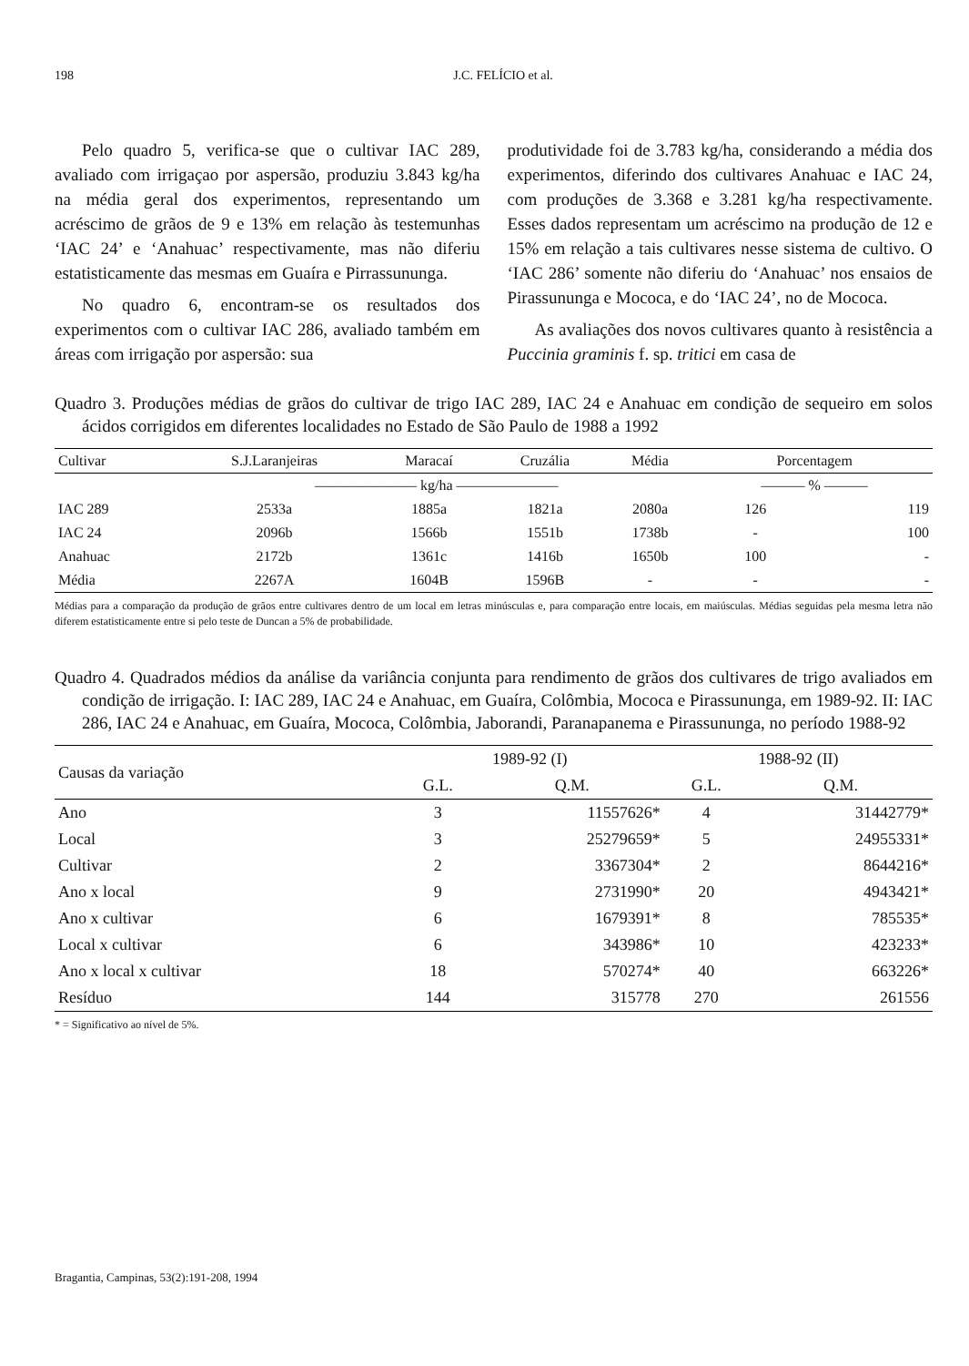198 J.C. FELÍCIO et al.
Pelo quadro 5, verifica-se que o cultivar IAC 289, avaliado com irrigaçao por aspersão, produziu 3.843 kg/ha na média geral dos experimentos, representando um acréscimo de grãos de 9 e 13% em relação às testemunhas ‘IAC 24’ e ‘Anahuac’ respectivamente, mas não diferiu estatisticamente das mesmas em Guaíra e Pirrassununga.
No quadro 6, encontram-se os resultados dos experimentos com o cultivar IAC 286, avaliado também em áreas com irrigação por aspersão: sua
produtividade foi de 3.783 kg/ha, considerando a média dos experimentos, diferindo dos cultivares Anahuac e IAC 24, com produções de 3.368 e 3.281 kg/ha respectivamente. Esses dados representam um acréscimo na produção de 12 e 15% em relação a tais cultivares nesse sistema de cultivo. O ‘IAC 286’ somente não diferiu do ‘Anahuac’ nos ensaios de Pirassununga e Mococa, e do ‘IAC 24’, no de Mococa.
As avaliações dos novos cultivares quanto à resistência a Puccinia graminis f. sp. tritici em casa de
Quadro 3. Produções médias de grãos do cultivar de trigo IAC 289, IAC 24 e Anahuac em condição de sequeiro em solos ácidos corrigidos em diferentes localidades no Estado de São Paulo de 1988 a 1992
| Cultivar | S.J.Laranjeiras | Maracaí | Cruzália | Média | Porcentagem | |
| --- | --- | --- | --- | --- | --- | --- |
| | ——————— kg/ha ——————— | | | | ——— % ——— | |
| IAC 289 | 2533a | 1885a | 1821a | 2080a | 126 | 119 |
| IAC 24 | 2096b | 1566b | 1551b | 1738b | - | 100 |
| Anahuac | 2172b | 1361c | 1416b | 1650b | 100 | - |
| Média | 2267A | 1604B | 1596B | - | - | - |
Médias para a comparação da produção de grãos entre cultivares dentro de um local em letras minúsculas e, para comparação entre locais, em maiúsculas. Médias seguidas pela mesma letra não diferem estatisticamente entre si pelo teste de Duncan a 5% de probabilidade.
Quadro 4. Quadrados médios da análise da variância conjunta para rendimento de grãos dos cultivares de trigo avaliados em condição de irrigação. I: IAC 289, IAC 24 e Anahuac, em Guaíra, Colômbia, Mococa e Pirassununga, em 1989-92. II: IAC 286, IAC 24 e Anahuac, em Guaíra, Mococa, Colômbia, Jaborandi, Paranapanema e Pirassununga, no período 1988-92
| Causas da variação | 1989-92 (I) | | 1988-92 (II) | |
| --- | --- | --- | --- | --- |
| | G.L. | Q.M. | G.L. | Q.M. |
| Ano | 3 | 11557626* | 4 | 31442779* |
| Local | 3 | 25279659* | 5 | 24955331* |
| Cultivar | 2 | 3367304* | 2 | 8644216* |
| Ano x local | 9 | 2731990* | 20 | 4943421* |
| Ano x cultivar | 6 | 1679391* | 8 | 785535* |
| Local x cultivar | 6 | 343986* | 10 | 423233* |
| Ano x local x cultivar | 18 | 570274* | 40 | 663226* |
| Resíduo | 144 | 315778 | 270 | 261556 |
* = Significativo ao nível de 5%.
Bragantia, Campinas, 53(2):191-208, 1994